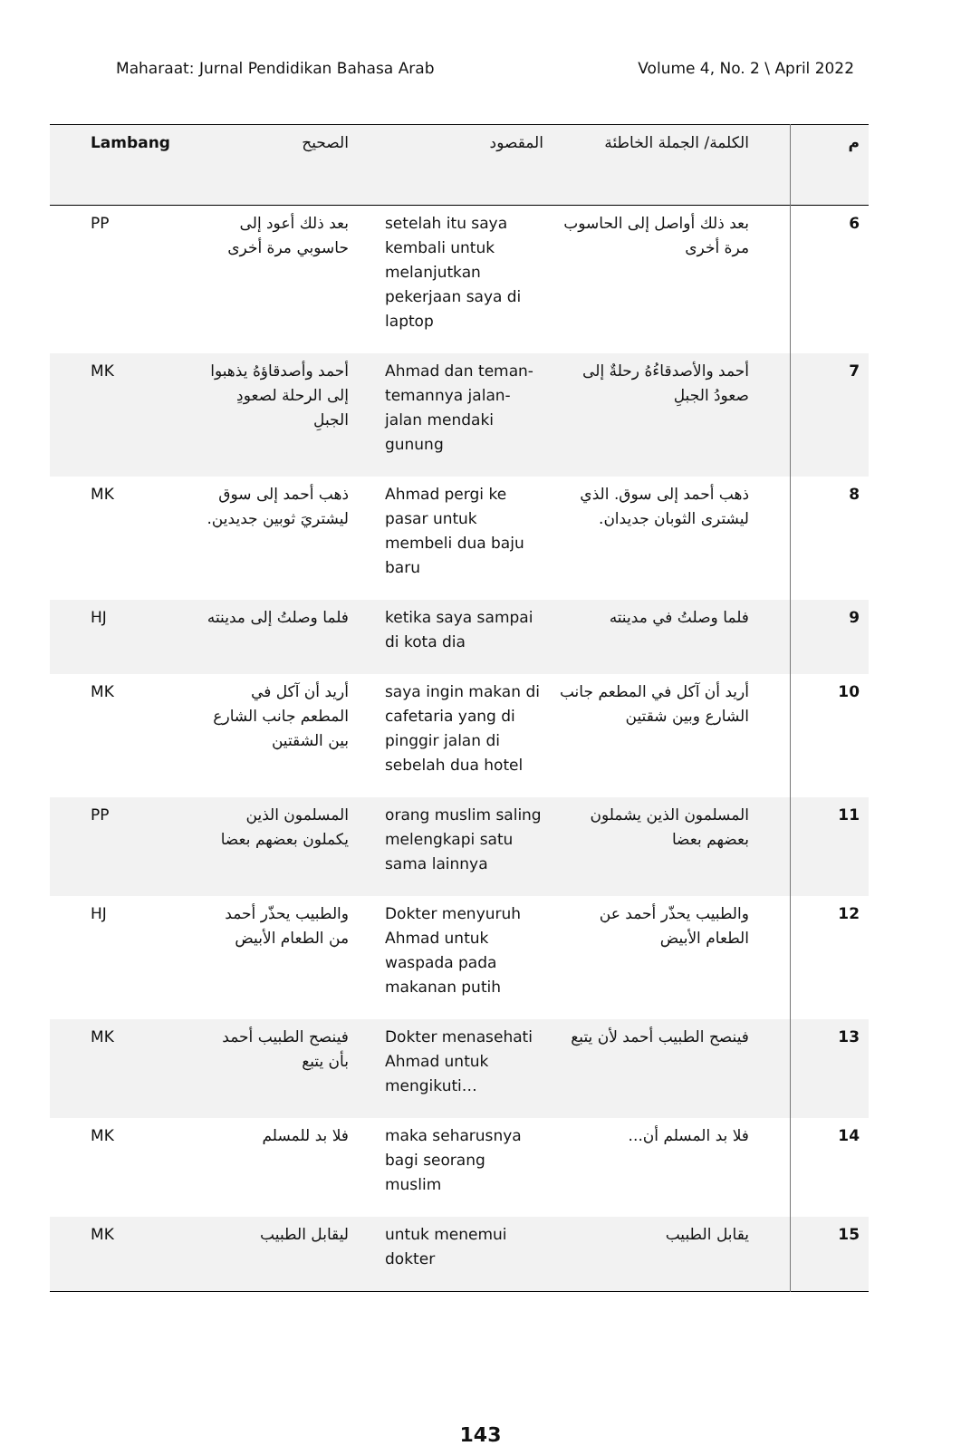Maharaat: Jurnal Pendidikan Bahasa Arab Volume 4, No. 2 \ April 2022
| م | الكلمة/ الجملة الخاطئة | المقصود | الصحيح | Lambang |
| --- | --- | --- | --- | --- |
| 6 | بعد ذلك أواصل إلى الحاسوب مرة أخرى | setelah itu saya kembali untuk melanjutkan pekerjaan saya di laptop | بعد ذلك أعود إلى حاسوبي مرة أخرى | PP |
| 7 | أحمد والأصدقاءُهُ رحلةٌ إلى صعودُ الجبلِ | Ahmad dan teman-temannya jalan-jalan mendaki gunung | أحمد وأصدقاؤهُ يذهبوا إلى الرحلة لصعودِ الجبلِ | MK |
| 8 | ذهب أحمد إلى سوق. الذي ليشترى الثوبان جديدان. | Ahmad pergi ke pasar untuk membeli dua baju baru | ذهب أحمد إلى سوق ليشتريَ ثوبين جديدين. | MK |
| 9 | فلما وصلتُ في مدينته | ketika saya sampai di kota dia | فلما وصلتُ إلى مدينته | HJ |
| 10 | أريد أن آكل في المطعم جانب الشارع وبين شقتين | saya ingin makan di cafetaria yang di pinggir jalan di sebelah dua hotel | أريد أن آكل في المطعم جانب الشارع بين الشقتين | MK |
| 11 | المسلمون الذين يشملون بعضهم بعضا | orang muslim saling melengkapi satu sama lainnya | المسلمون الذين يكملون بعضهم بعضا | PP |
| 12 | والطبيب يحذّر أحمد عن الطعام الأبيض | Dokter menyuruh Ahmad untuk waspada pada makanan putih | والطبيب يحذّر أحمد من الطعام الأبيض | HJ |
| 13 | فينصح الطبيب أحمد لأن يتبع | Dokter menasehati Ahmad untuk mengikuti… | فينصح الطبيب أحمد بأن يتبع | MK |
| 14 | فلا بد المسلم أن... | maka seharusnya bagi seorang muslim | فلا بد للمسلم | MK |
| 15 | يقابل الطبيب | untuk menemui dokter | ليقابل الطبيب | MK |
143